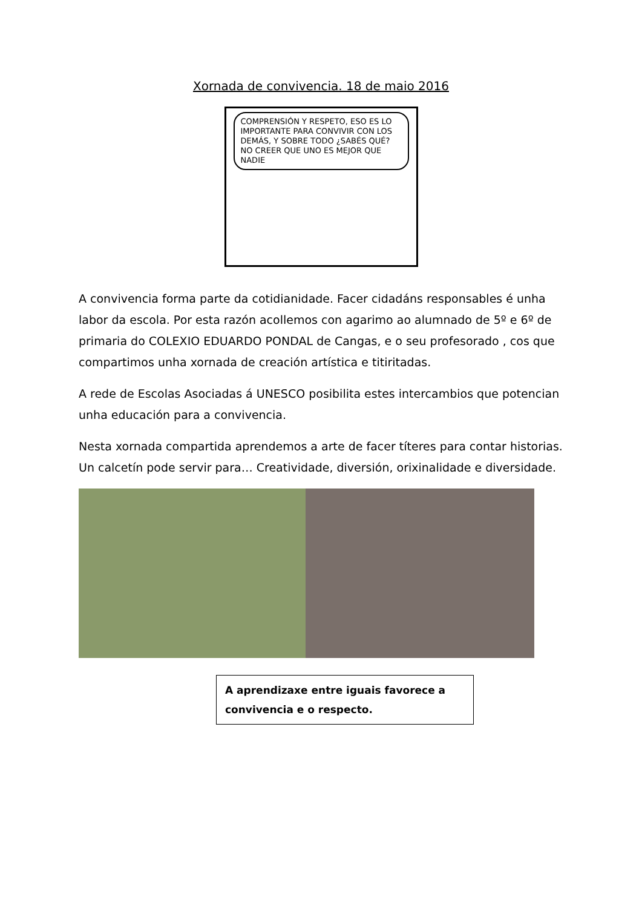Xornada de convivencia. 18 de maio 2016
COMPRENSIÓN Y RESPETO, ESO ES LO IMPORTANTE PARA CONVIVIR CON LOS DEMÁS, Y SOBRE TODO ¿SABÉS QUÉ? NO CREER QUE UNO ES MEJOR QUE NADIE
A convivencia forma parte da cotidianidade. Facer cidadáns responsables é unha labor da escola. Por esta razón acollemos con agarimo ao alumnado de 5º e 6º de primaria do COLEXIO EDUARDO PONDAL de Cangas, e o seu profesorado , cos que compartimos unha xornada de creación artística e titiritadas.
A rede de Escolas Asociadas á UNESCO posibilita estes intercambios que potencian unha educación para a convivencia.
Nesta xornada compartida aprendemos a arte de facer títeres para contar historias. Un calcetín pode servir para… Creatividade, diversión, orixinalidade e diversidade.
A aprendizaxe entre iguais favorece a convivencia e o respecto.